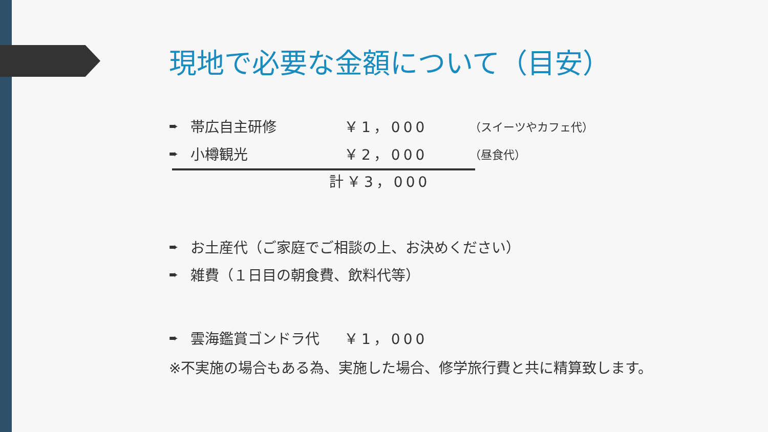現地で必要な金額について（目安）
➨ 帯広自主研修 ￥1，000 （スイーツやカフェ代）
➨ 小樽観光 ￥2，000 （昼食代）
計￥3，000
➨ お土産代（ご家庭でご相談の上、お決めください）
➨ 雑費（１日目の朝食費、飲料代等）
➨ 雲海鑑賞ゴンドラ代 ￥1，000
※不実施の場合もある為、実施した場合、修学旅行費と共に精算致します。